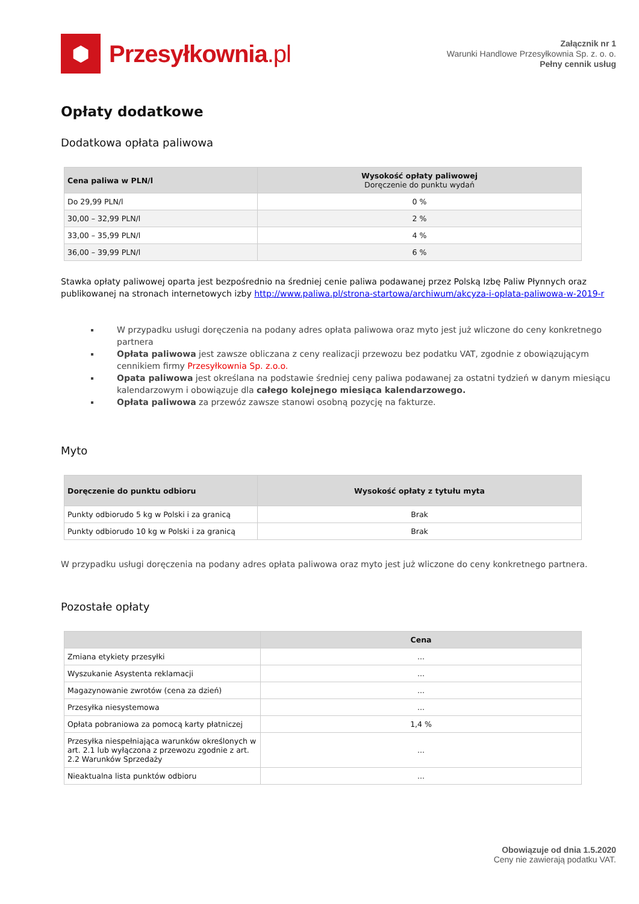⬢
Przesyłkownia.pl
Załącznik nr 1
Warunki Handlowe Przesyłkownia Sp. z. o. o.
Pełny cennik usług
Opłaty dodatkowe
Dodatkowa opłata paliwowa
| Cena paliwa w PLN/l | Wysokość opłaty paliwowej Doręczenie do punktu wydań |
| --- | --- |
| Do 29,99 PLN/l | 0 % |
| 30,00 – 32,99 PLN/l | 2 % |
| 33,00 – 35,99 PLN/l | 4 % |
| 36,00 – 39,99 PLN/l | 6 % |
Stawka opłaty paliwowej oparta jest bezpośrednio na średniej cenie paliwa podawanej przez Polską Izbę Paliw Płynnych oraz publikowanej na stronach internetowych izby http://www.paliwa.pl/strona-startowa/archiwum/akcyza-i-oplata-paliwowa-w-2019-r
W przypadku usługi doręczenia na podany adres opłata paliwowa oraz myto jest już wliczone do ceny konkretnego partnera
Opłata paliwowa jest zawsze obliczana z ceny realizacji przewozu bez podatku VAT, zgodnie z obowiązującym cennikiem firmy Przesyłkownia Sp. z.o.o.
Opata paliwowa jest określana na podstawie średniej ceny paliwa podawanej za ostatni tydzień w danym miesiącu kalendarzowym i obowiązuje dla całego kolejnego miesiąca kalendarzowego.
Opłata paliwowa za przewóz zawsze stanowi osobną pozycję na fakturze.
Myto
| Doręczenie do punktu odbioru | Wysokość opłaty z tytułu myta |
| --- | --- |
| Punkty odbiorudo 5 kg w Polski i za granicą | Brak |
| Punkty odbiorudo 10 kg w Polski i za granicą | Brak |
W przypadku usługi doręczenia na podany adres opłata paliwowa oraz myto jest już wliczone do ceny konkretnego partnera.
Pozostałe opłaty
| | Cena |
| --- | --- |
| Zmiana etykiety przesyłki | ... |
| Wyszukanie Asystenta reklamacji | ... |
| Magazynowanie zwrotów (cena za dzień) | ... |
| Przesyłka niesystemowa | ... |
| Opłata pobraniowa za pomocą karty płatniczej | 1,4 % |
| Przesyłka niespełniająca warunków określonych w art. 2.1 lub wyłączona z przewozu zgodnie z art. 2.2 Warunków Sprzedaży | ... |
| Nieaktualna lista punktów odbioru | ... |
Obowiązuje od dnia 1.5.2020
Ceny nie zawierają podatku VAT.